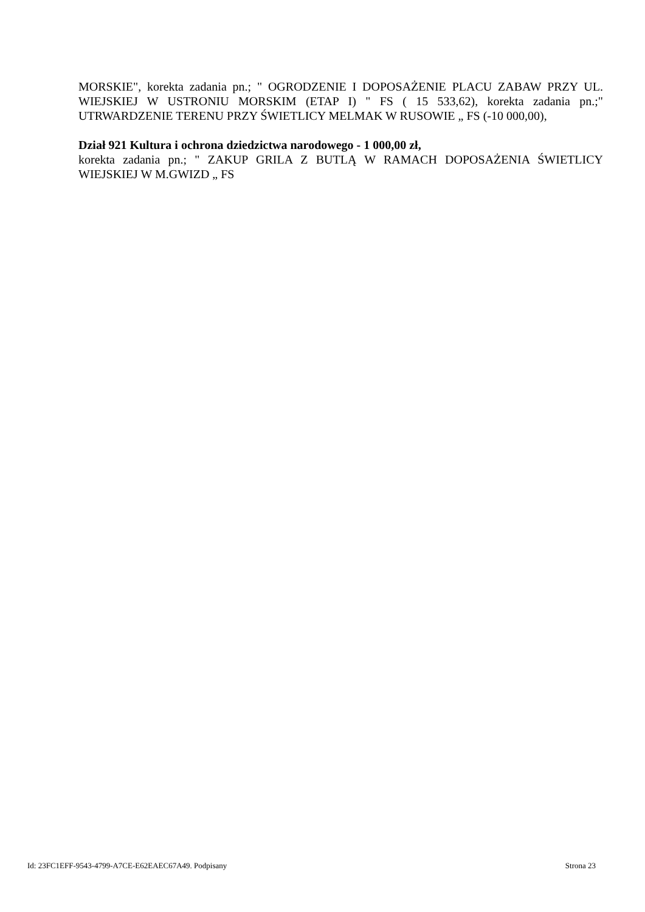MORSKIE", korekta zadania pn.; " OGRODZENIE I DOPOSAŻENIE PLACU ZABAW PRZY UL. WIEJSKIEJ W USTRONIU MORSKIM (ETAP I) " FS ( 15 533,62), korekta zadania pn.;" UTRWARDZENIE TERENU PRZY ŚWIETLICY MELMAK W RUSOWIE „ FS (-10 000,00),
Dział 921 Kultura i ochrona dziedzictwa narodowego - 1 000,00 zł,
korekta zadania pn.; " ZAKUP GRILA Z BUTLĄ W RAMACH DOPOSAŻENIA ŚWIETLICY WIEJSKIEJ W M.GWIZD „ FS
Id: 23FC1EFF-9543-4799-A7CE-E62EAEC67A49. Podpisany Strona 23